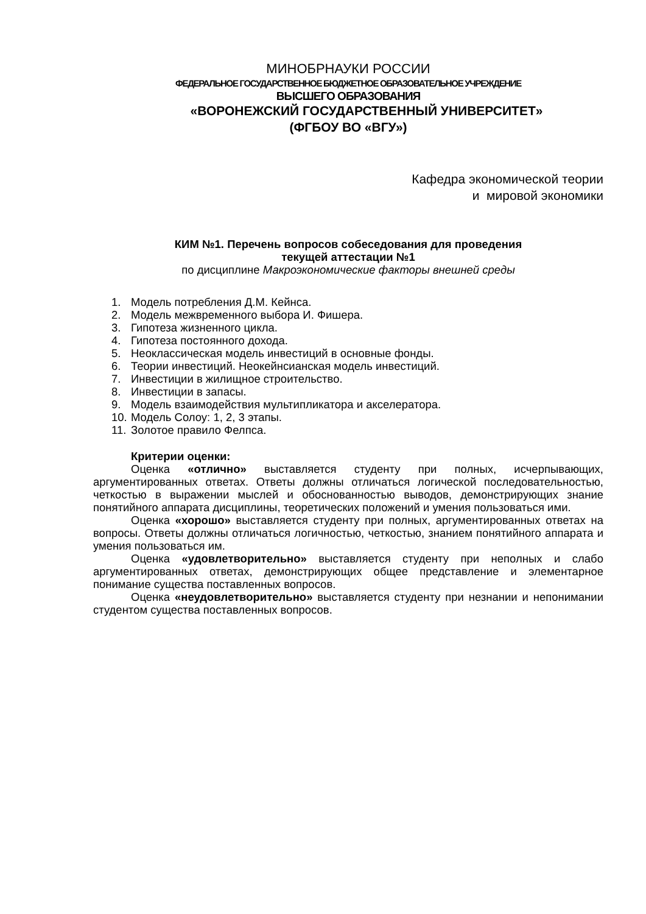МИНОБРНАУКИ РОССИИ
ФЕДЕРАЛЬНОЕ ГОСУДАРСТВЕННОЕ БЮДЖЕТНОЕ ОБРАЗОВАТЕЛЬНОЕ УЧРЕЖДЕНИЕ
ВЫСШЕГО ОБРАЗОВАНИЯ
«ВОРОНЕЖСКИЙ ГОСУДАРСТВЕННЫЙ УНИВЕРСИТЕТ»
(ФГБОУ ВО «ВГУ»)
Кафедра экономической теории
и мировой экономики
КИМ №1. Перечень вопросов собеседования для проведения
текущей аттестации №1
по дисциплине Макроэкономические факторы внешней среды
1. Модель потребления Д.М. Кейнса.
2. Модель межвременного выбора И. Фишера.
3. Гипотеза жизненного цикла.
4. Гипотеза постоянного дохода.
5. Неоклассическая модель инвестиций в основные фонды.
6. Теории инвестиций. Неокейнсианская модель инвестиций.
7. Инвестиции в жилищное строительство.
8. Инвестиции в запасы.
9. Модель взаимодействия мультипликатора и акселератора.
10. Модель Солоу: 1, 2, 3 этапы.
11. Золотое правило Фелпса.
Критерии оценки:
Оценка «отлично» выставляется студенту при полных, исчерпывающих, аргументированных ответах. Ответы должны отличаться логической последовательностью, четкостью в выражении мыслей и обоснованностью выводов, демонстрирующих знание понятийного аппарата дисциплины, теоретических положений и умения пользоваться ими.
Оценка «хорошо» выставляется студенту при полных, аргументированных ответах на вопросы. Ответы должны отличаться логичностью, четкостью, знанием понятийного аппарата и умения пользоваться им.
Оценка «удовлетворительно» выставляется студенту при неполных и слабо аргументированных ответах, демонстрирующих общее представление и элементарное понимание существа поставленных вопросов.
Оценка «неудовлетворительно» выставляется студенту при незнании и непонимании студентом существа поставленных вопросов.